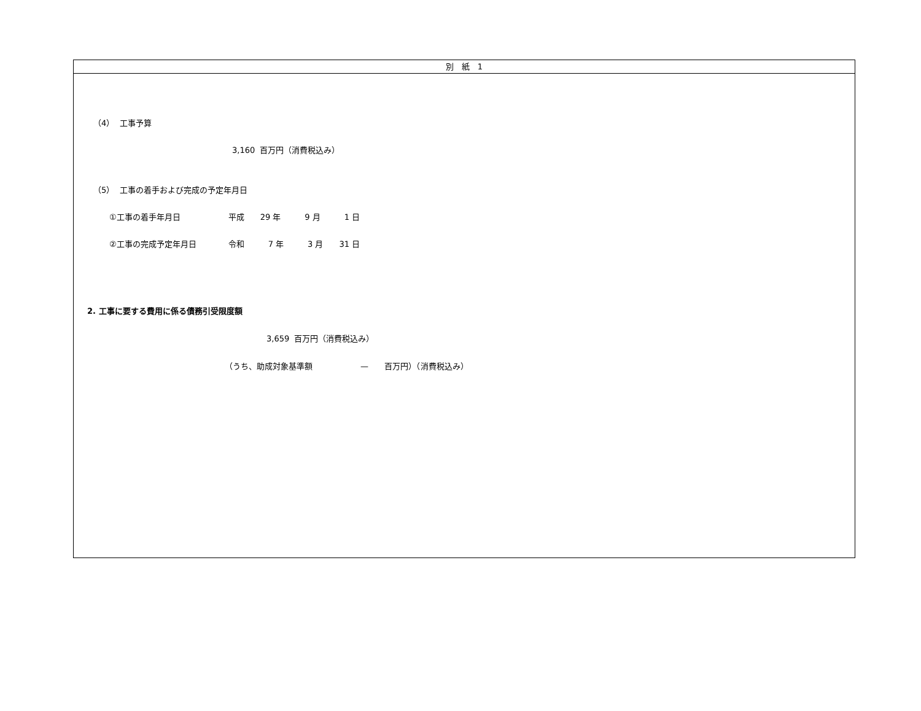別　紙　1
（4） 工事予算
3,160 百万円（消費税込み）
（5） 工事の着手および完成の予定年月日
①工事の着手年月日　　　　　　平成　　29 年　　　9 月　　　1 日
②工事の完成予定年月日　　　　令和　　　7 年　　　3 月　　31 日
2. 工事に要する費用に係る債務引受限度額
3,659 百万円（消費税込み）
（うち、助成対象基準額　　　　　　—　　百万円）（消費税込み）